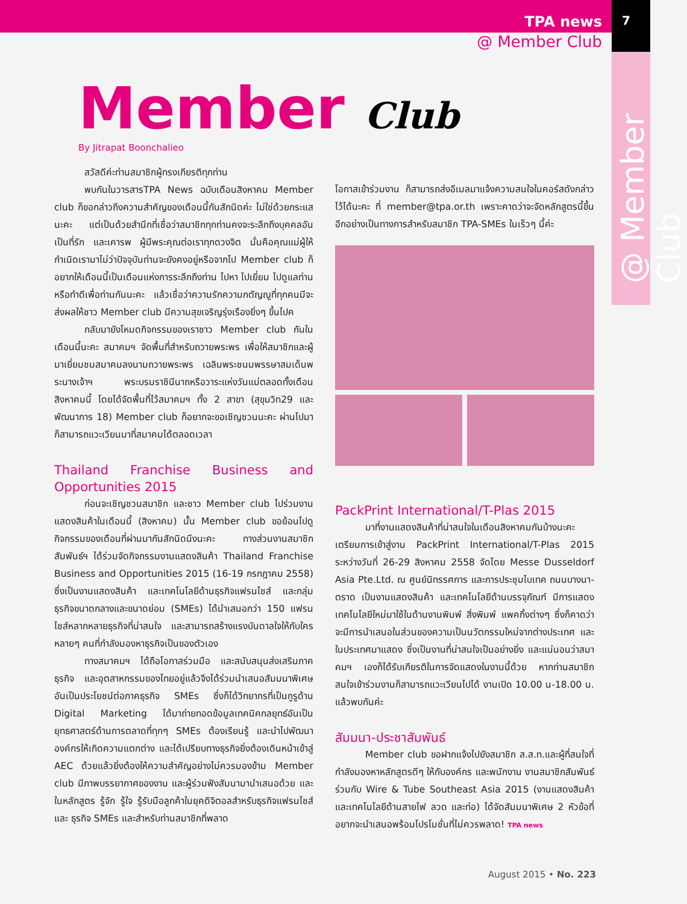7
TPA news
@ Member Club
@ Member Club
Member Club
By Jitrapat Boonchalieo
สวัสดีค่ะท่านสมาชิกผู้ทรงเกียรติทุกท่าน
พบกันในวารสารTPA News ฉบับเดือนสิงหาคม Member club ก็ขอกล่าวถึงความสำคัญของเดือนนี้กันสักนิดค่ะ ไม่ใช่ด้วยกระแสนะคะ แต่เป็นด้วยสำนึกที่เชื่อว่าสมาชิกทุกท่านคงจะระลึกถึงบุคคลอันเป็นที่รัก และเคารพ ผู้มีพระคุณต่อเราทุกดวงจิต นั่นคือคุณแม่ผู้ให้กำเนิดเรามาไม่ว่าปัจจุบันท่านจะยังคงอยู่หรือจากไป Member club ก็อยากให้เดือนนี้เป็นเดือนแห่งการระลึกถึงท่าน ไปหา ไปเยี่ยม ไปดูแลท่านหรือทำดีเพื่อท่านกันนะคะ แล้วเชื่อว่าความรักความกตัญญูที่ทุกคนมีจะส่งผลให้ชาว Member club มีความสุขเจริญรุ่งเรืองยิ่งๆ ขึ้นไปค
กลับมายังโหมดกิจกรรมของเราชาว Member club กันในเดือนนี้นะคะ สมาคมฯ จัดพื้นที่สำหรับถวายพระพร เพื่อให้สมาชิกและผู้มาเยี่ยมชมสมาคมลงนามถวายพระพร เฉลิมพระชนมพรรษาสมเด็นพระนางเจ้าฯ พระบรมราชินีนาถหรือวาระแห่งวันแม่ตลอดทั้งเดือนสิงหาคมนี้ โดยได้จัดพื้นที่ไว้สมาคมฯ ทั้ง 2 สาขา (สุขุมวิท29 และพัฒนาการ 18) Member club ก็อยากจะขอเชิญชวนนะคะ ผ่านไปมาก็สามารถแวะเวียนมาที่สมาคมได้ตลอดเวลา
Thailand Franchise Business and Opportunities 2015
ก่อนจะเชิญชวนสมาชิก และชาว Member club ไปร่วมงานแสดงสินค้าในเดือนนี้ (สิงหาคม) นั้น Member club ขอย้อนไปดูกิจกรรมของเดือนที่ผ่านมากันสักนิดนึงนะคะ ทางส่วนงานสมาชิกสัมพันธ์ฯ ได้ร่วมจัดกิจกรรมงานแสดงสินค้า Thailand Franchise Business and Opportunities 2015 (16-19 กรกฎาคม 2558) ซึ่งเป็นงานแสดงสินค้า และเทคโนโลยีด้านธุรกิจแฟรนไชส์ และกลุ่มธุรกิจขนาดกลางและขนาดย่อม (SMEs) ได้นำเสนอกว่า 150 แฟรนไชส์หลากหลายธุรกิจที่น่าสนใจ และสามารถสร้างแรงบันดาลใจให้กับใครหลายๆ คนที่กำลังมองหาธุรกิจเป็นของตัวเอง
ทางสมาคมฯ ได้ถือโอกาสร่วมมือ และสนับสนุนส่งเสริมภาคธุรกิจ และอุตสาหกรรมของไทยอยู่แล้วจึงได้ร่วมนำเสนอสัมมนาพิเศษอันเป็นประโยชน์ต่อภาคธุรกิจ SMEs ซึ่งก็ได้วิทยากรที่เป็นกูรูด้าน Digital Marketing ได้มาถ่ายทอดข้อมูลเทคนิคกลยุทธ์อันเป็นยุทธศาสตร์ด้านการตลาดที่ทุกๆ SMEs ต้องเรียนรู้ และนำไปพัฒนาองค์กรให้เกิดความแตกต่าง และได้เปรียบทางธุรกิจยิ่งต้องเดินหน้าเข้าสู่ AEC ด้วยแล้วยิ่งต้องให้ความสำคัญอย่างไม่ควรมองข้าม Member club มีภาพบรรยากาศของงาน และผู้ร่วมฟังสัมนามานำเสนอด้วย และในหลักสูตร รู้จัก รู้ใจ รู้รับมือลูกค้าในยุคดิจิตอลสำหรับธุรกิจแฟรนไชส์ และ ธุรกิจ SMEs และสำหรับท่านสมาชิกที่พลาด
โอกาสเข้าร่วมงาน ก็สามารถส่งอีเมลมาแจ้งความสนใจในคอร์สดังกล่าวไว้ได้นะคะ ที่ member@tpa.or.th เพราะคาดว่าจะจัดหลักสูตรนี้ขึ้นอีกอย่างเป็นทางการสำหรับสมาชิก TPA-SMEs ในเร็วๆ นี้ค่ะ
PackPrint International/T-Plas 2015
มาที่งานแสดงสินค้าที่น่าสนใจในเดือนสิงหาคมกันบ้างนะคะ เตรียมการเข้าสู่งาน PackPrint International/T-Plas 2015 ระหว่างวันที่ 26-29 สิงหาคม 2558 จัดโดย Messe Dusseldorf Asia Pte.Ltd. ณ ศูนย์นิทรรศการ และการประชุมไบเทค ถนนบางนา-ตราด เป็นงานแสดงสินค้า และเทคโนโลยีด้านบรรจุภัณฑ์ มีการแสดงเทคโนโลยีใหม่มาใช้ในด้านงานพิมพ์ สิ่งพิมพ์ แพคกิ้งต่างๆ ซึ่งก็คาดว่าจะมีการนำเสนอในส่วนของความเป็นนวัตกรรมใหม่จากต่างประเทศ และในประเทศมาแสดง ซึ่งเป็นงานที่น่าสนใจเป็นอย่างยิ่ง และแน่นอนว่าสมาคมฯ เองก็ได้รับเกียรติในการจัดแสดงในงานนี้ด้วย หากท่านสมาชิกสนใจเข้าร่วมงานก็สามารถแวะเวียนไปได้ งานเปิด 10.00 น-18.00 น. แล้วพบกันค่ะ
สัมมนา-ประชาสัมพันธ์
Member club ขอฝากแจ้งไปยังสมาชิก ส.ส.ท.และผู้ที่สนใจที่กำลังมองหาหลักสูตรดีๆ ให้กับองค์กร และพนักงาน งานสมาชิกสัมพันธ์ร่วมกับ Wire & Tube Southeast Asia 2015 (งานแสดงสินค้าและเทคโนโลยีด้านสายไฟ ลวด และท่อ) ได้จัดสัมมนาพิเศษ 2 หัวข้อที่อยากจะนำเสนอพร้อมโปรโมชั่นที่ไม่ควรพลาด! TPA news
August 2015 • No. 223